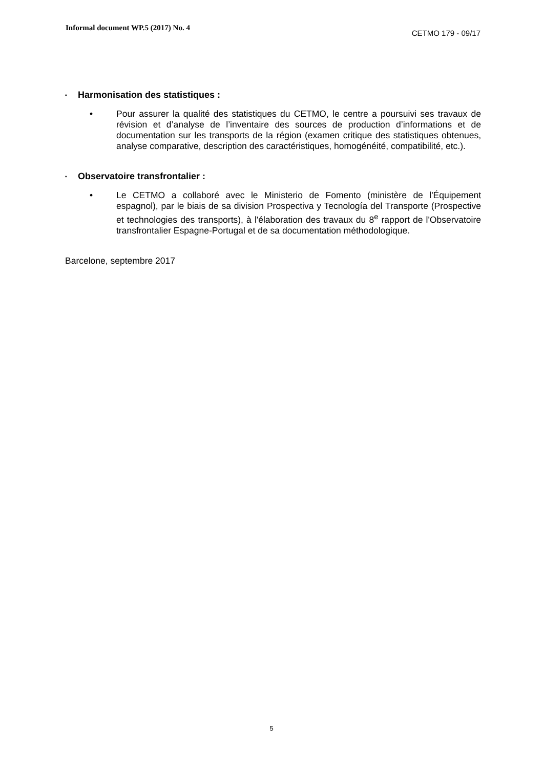Informal document WP.5 (2017) No. 4
CETMO 179 - 09/17
▪ Harmonisation des statistiques :
• Pour assurer la qualité des statistiques du CETMO, le centre a poursuivi ses travaux de révision et d’analyse de l’inventaire des sources de production d’informations et de documentation sur les transports de la région (examen critique des statistiques obtenues, analyse comparative, description des caractéristiques, homogénéité, compatibilité, etc.).
▪ Observatoire transfrontalier :
• Le CETMO a collaboré avec le Ministerio de Fomento (ministère de l'Équipement espagnol), par le biais de sa division Prospectiva y Tecnología del Transporte (Prospective et technologies des transports), à l'élaboration des travaux du 8<sup>e</sup> rapport de l'Observatoire transfrontalier Espagne-Portugal et de sa documentation méthodologique.
Barcelone, septembre 2017
5